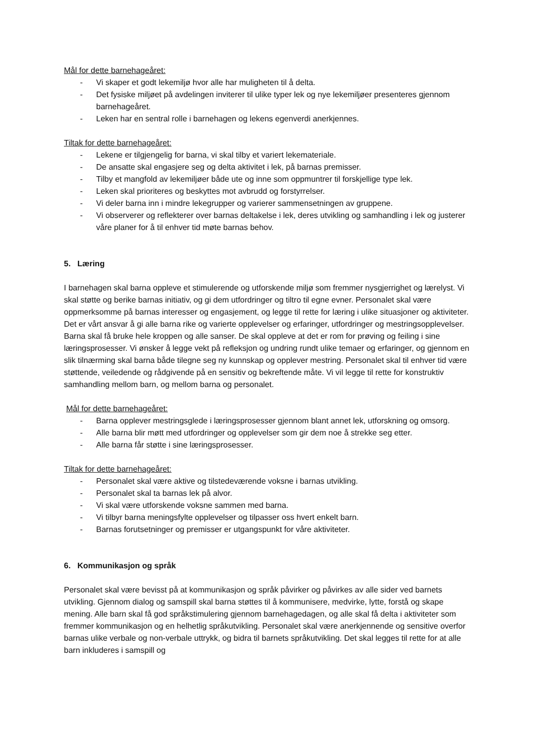Mål for dette barnehageåret:
- Vi skaper et godt lekemiljø hvor alle har muligheten til å delta.
- Det fysiske miljøet på avdelingen inviterer til ulike typer lek og nye lekemiljøer presenteres gjennom barnehageåret.
- Leken har en sentral rolle i barnehagen og lekens egenverdi anerkjennes.
Tiltak for dette barnehageåret:
- Lekene er tilgjengelig for barna, vi skal tilby et variert lekemateriale.
- De ansatte skal engasjere seg og delta aktivitet i lek, på barnas premisser.
- Tilby et mangfold av lekemiljøer både ute og inne som oppmuntrer til forskjellige type lek.
- Leken skal prioriteres og beskyttes mot avbrudd og forstyrrelser.
- Vi deler barna inn i mindre lekegrupper og varierer sammensetningen av gruppene.
- Vi observerer og reflekterer over barnas deltakelse i lek, deres utvikling og samhandling i lek og justerer våre planer for å til enhver tid møte barnas behov.
5. Læring
I barnehagen skal barna oppleve et stimulerende og utforskende miljø som fremmer nysgjerrighet og lærelyst. Vi skal støtte og berike barnas initiativ, og gi dem utfordringer og tiltro til egne evner. Personalet skal være oppmerksomme på barnas interesser og engasjement, og legge til rette for læring i ulike situasjoner og aktiviteter. Det er vårt ansvar å gi alle barna rike og varierte opplevelser og erfaringer, utfordringer og mestringsopplevelser.
Barna skal få bruke hele kroppen og alle sanser. De skal oppleve at det er rom for prøving og feiling i sine læringsprosesser. Vi ønsker å legge vekt på refleksjon og undring rundt ulike temaer og erfaringer, og gjennom en slik tilnærming skal barna både tilegne seg ny kunnskap og opplever mestring. Personalet skal til enhver tid være støttende, veiledende og rådgivende på en sensitiv og bekreftende måte. Vi vil legge til rette for konstruktiv samhandling mellom barn, og mellom barna og personalet.
Mål for dette barnehageåret:
- Barna opplever mestringsglede i læringsprosesser gjennom blant annet lek, utforskning og omsorg.
- Alle barna blir møtt med utfordringer og opplevelser som gir dem noe å strekke seg etter.
- Alle barna får støtte i sine læringsprosesser.
Tiltak for dette barnehageåret:
- Personalet skal være aktive og tilstedeværende voksne i barnas utvikling.
- Personalet skal ta barnas lek på alvor.
- Vi skal være utforskende voksne sammen med barna.
- Vi tilbyr barna meningsfylte opplevelser og tilpasser oss hvert enkelt barn.
- Barnas forutsetninger og premisser er utgangspunkt for våre aktiviteter.
6. Kommunikasjon og språk
Personalet skal være bevisst på at kommunikasjon og språk påvirker og påvirkes av alle sider ved barnets utvikling. Gjennom dialog og samspill skal barna støttes til å kommunisere, medvirke, lytte, forstå og skape mening. Alle barn skal få god språkstimulering gjennom barnehagedagen, og alle skal få delta i aktiviteter som fremmer kommunikasjon og en helhetlig språkutvikling. Personalet skal være anerkjennende og sensitive overfor barnas ulike verbale og non-verbale uttrykk, og bidra til barnets språkutvikling. Det skal legges til rette for at alle barn inkluderes i samspill og